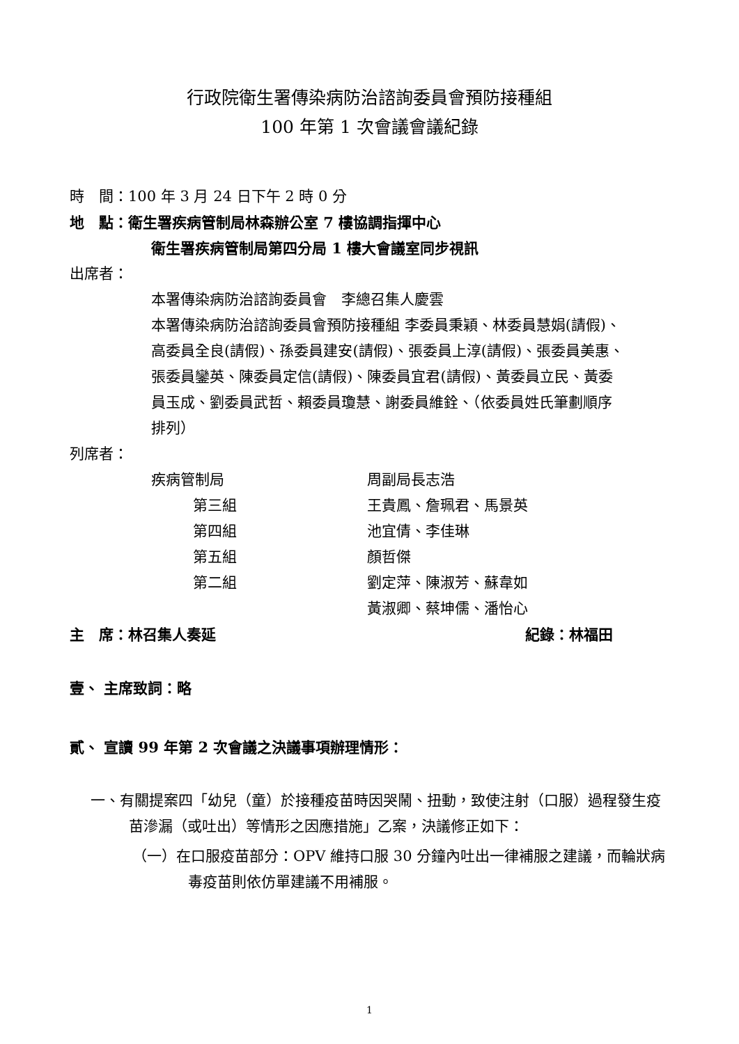行政院衛生署傳染病防治諮詢委員會預防接種組
100 年第 1 次會議會議紀錄
時　間：100 年 3 月 24 日下午 2 時 0 分
地　點：衛生署疾病管制局林森辦公室 7 樓協調指揮中心
衛生署疾病管制局第四分局 1 樓大會議室同步視訊
出席者：
本署傳染病防治諮詢委員會　李總召集人慶雲
本署傳染病防治諮詢委員會預防接種組 李委員秉穎、林委員慧娟(請假)、高委員全良(請假)、孫委員建安(請假)、張委員上淳(請假)、張委員美惠、張委員鑾英、陳委員定信(請假)、陳委員宜君(請假)、黃委員立民、黃委員玉成、劉委員武哲、賴委員瓊慧、謝委員維銓、（依委員姓氏筆劃順序排列）
列席者：
| 疾病管制局 | 周副局長志浩 |
| 第三組 | 王貴鳳、詹珮君、馬景英 |
| 第四組 | 池宜倩、李佳琳 |
| 第五組 | 顏哲傑 |
| 第二組 | 劉定萍、陳淑芳、蘇韋如 |
| | 黃淑卿、蔡坤儒、潘怡心 |
主　席：林召集人奏延 紀錄：林福田
壹、 主席致詞：略
貳、 宣讀 99 年第 2 次會議之決議事項辦理情形：
一、有關提案四「幼兒（童）於接種疫苗時因哭鬧、扭動，致使注射（口服）過程發生疫苗滲漏（或吐出）等情形之因應措施」乙案，決議修正如下：
（一）在口服疫苗部分：OPV 維持口服 30 分鐘內吐出一律補服之建議，而輪狀病毒疫苗則依仿單建議不用補服。
1